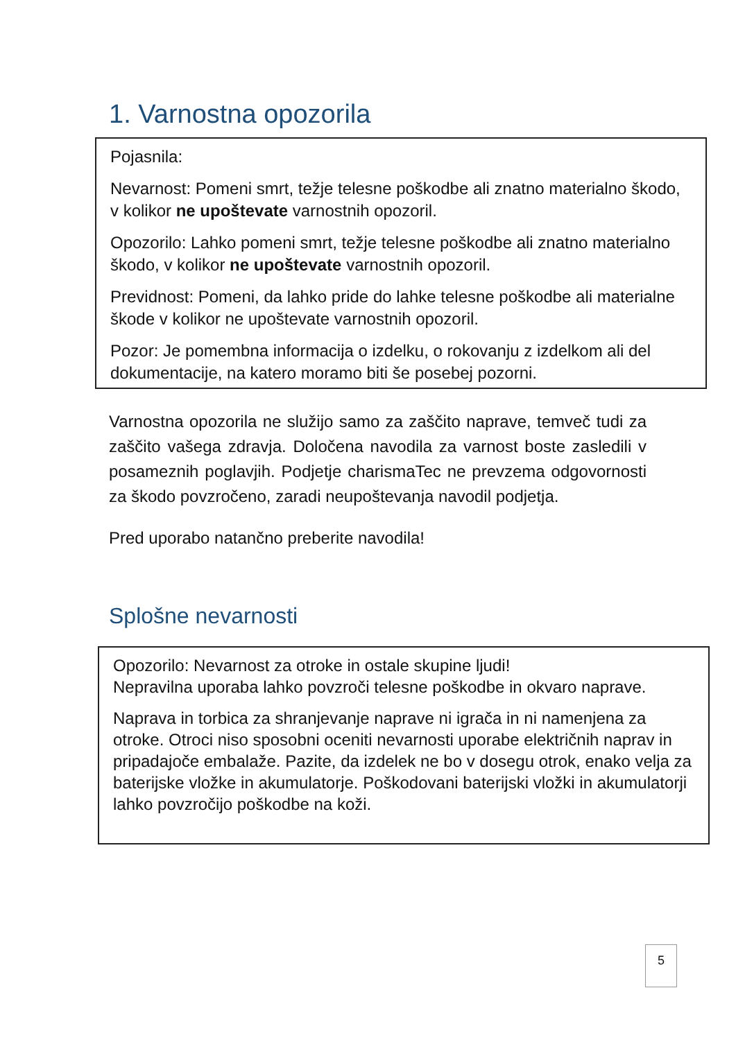1. Varnostna opozorila
Pojasnila:
Nevarnost: Pomeni smrt, težje telesne poškodbe ali znatno materialno škodo, v kolikor ne upoštevate varnostnih opozoril.
Opozorilo: Lahko pomeni smrt, težje telesne poškodbe ali znatno materialno škodo, v kolikor ne upoštevate varnostnih opozoril.
Previdnost: Pomeni, da lahko pride do lahke telesne poškodbe ali materialne škode v kolikor ne upoštevate varnostnih opozoril.
Pozor: Je pomembna informacija o izdelku, o rokovanju z izdelkom ali del dokumentacije, na katero moramo biti še posebej pozorni.
Varnostna opozorila ne služijo samo za zaščito naprave, temveč tudi za zaščito vašega zdravja. Določena navodila za varnost boste zasledili v posameznih poglavjih. Podjetje charismaTec ne prevzema odgovornosti za škodo povzročeno, zaradi neupoštevanja navodil podjetja.
Pred uporabo natančno preberite navodila!
Splošne nevarnosti
Opozorilo: Nevarnost za otroke in ostale skupine ljudi!
Nepravilna uporaba lahko povzroči telesne poškodbe in okvaro naprave.
Naprava in torbica za shranjevanje naprave ni igrača in ni namenjena za otroke. Otroci niso sposobni oceniti nevarnosti uporabe električnih naprav in pripadajoče embalaže. Pazite, da izdelek ne bo v dosegu otrok, enako velja za baterijske vložke in akumulatorje. Poškodovani baterijski vložki in akumulatorji lahko povzročijo poškodbe na koži.
5